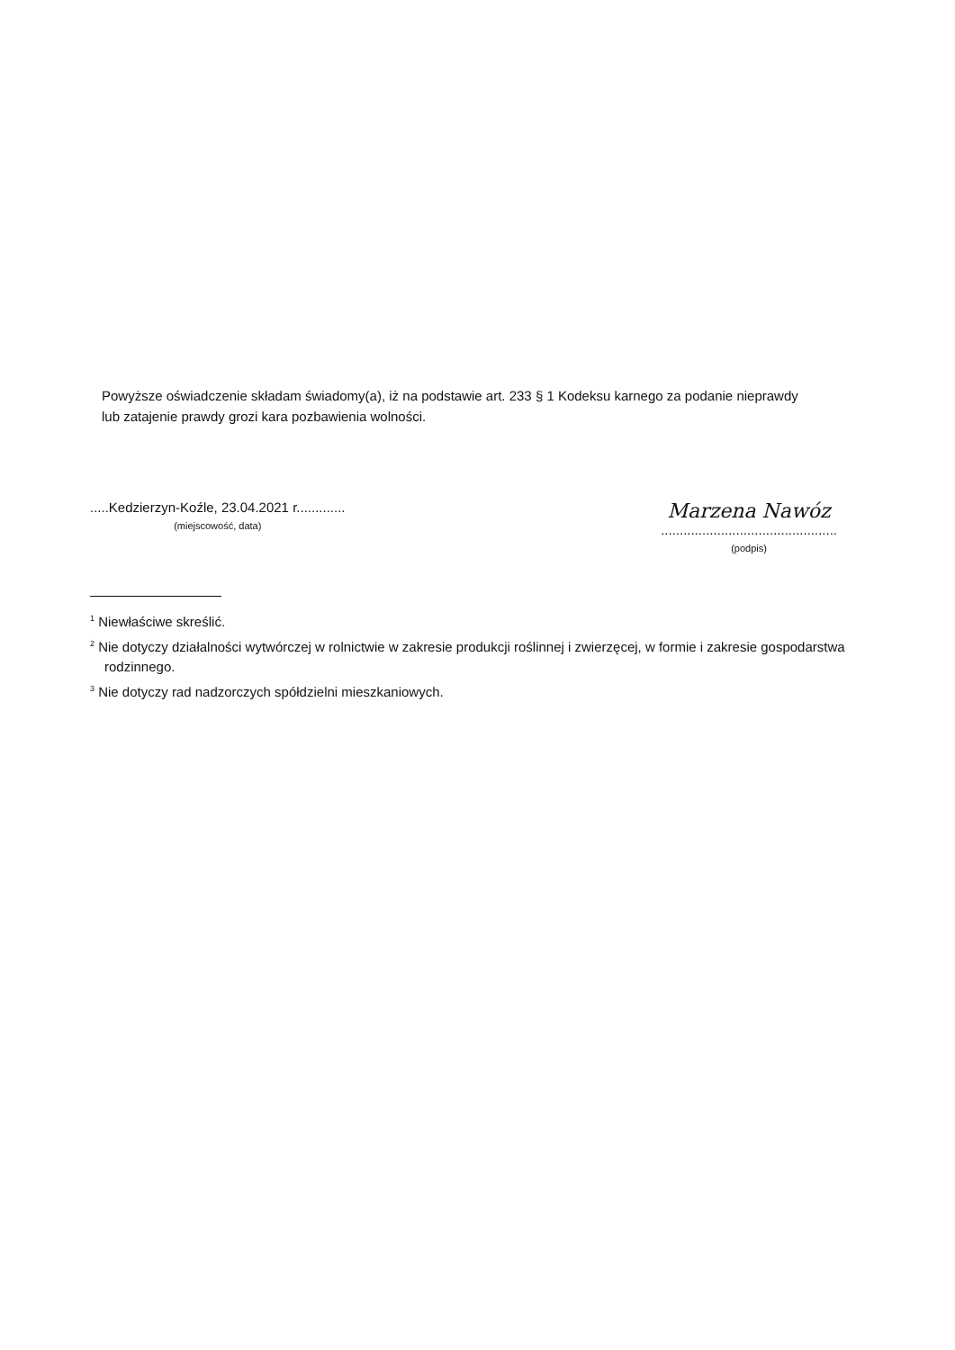Powyższe oświadczenie składam świadomy(a), iż na podstawie art. 233 § 1 Kodeksu karnego za podanie nieprawdy
lub zatajenie prawdy grozi kara pozbawienia wolności.
.....Kedzierzyn-Koźle, 23.04.2021 r.............
(miejscowość, data)
Marzena Nawóz
...............................................
(podpis)
<sup>1</sup> Niewłaściwe skreślić.
<sup>2</sup> Nie dotyczy działalności wytwórczej w rolnictwie w zakresie produkcji roślinnej i zwierzęcej, w formie i zakresie gospodarstwa rodzinnego.
<sup>3</sup> Nie dotyczy rad nadzorczych spółdzielni mieszkaniowych.